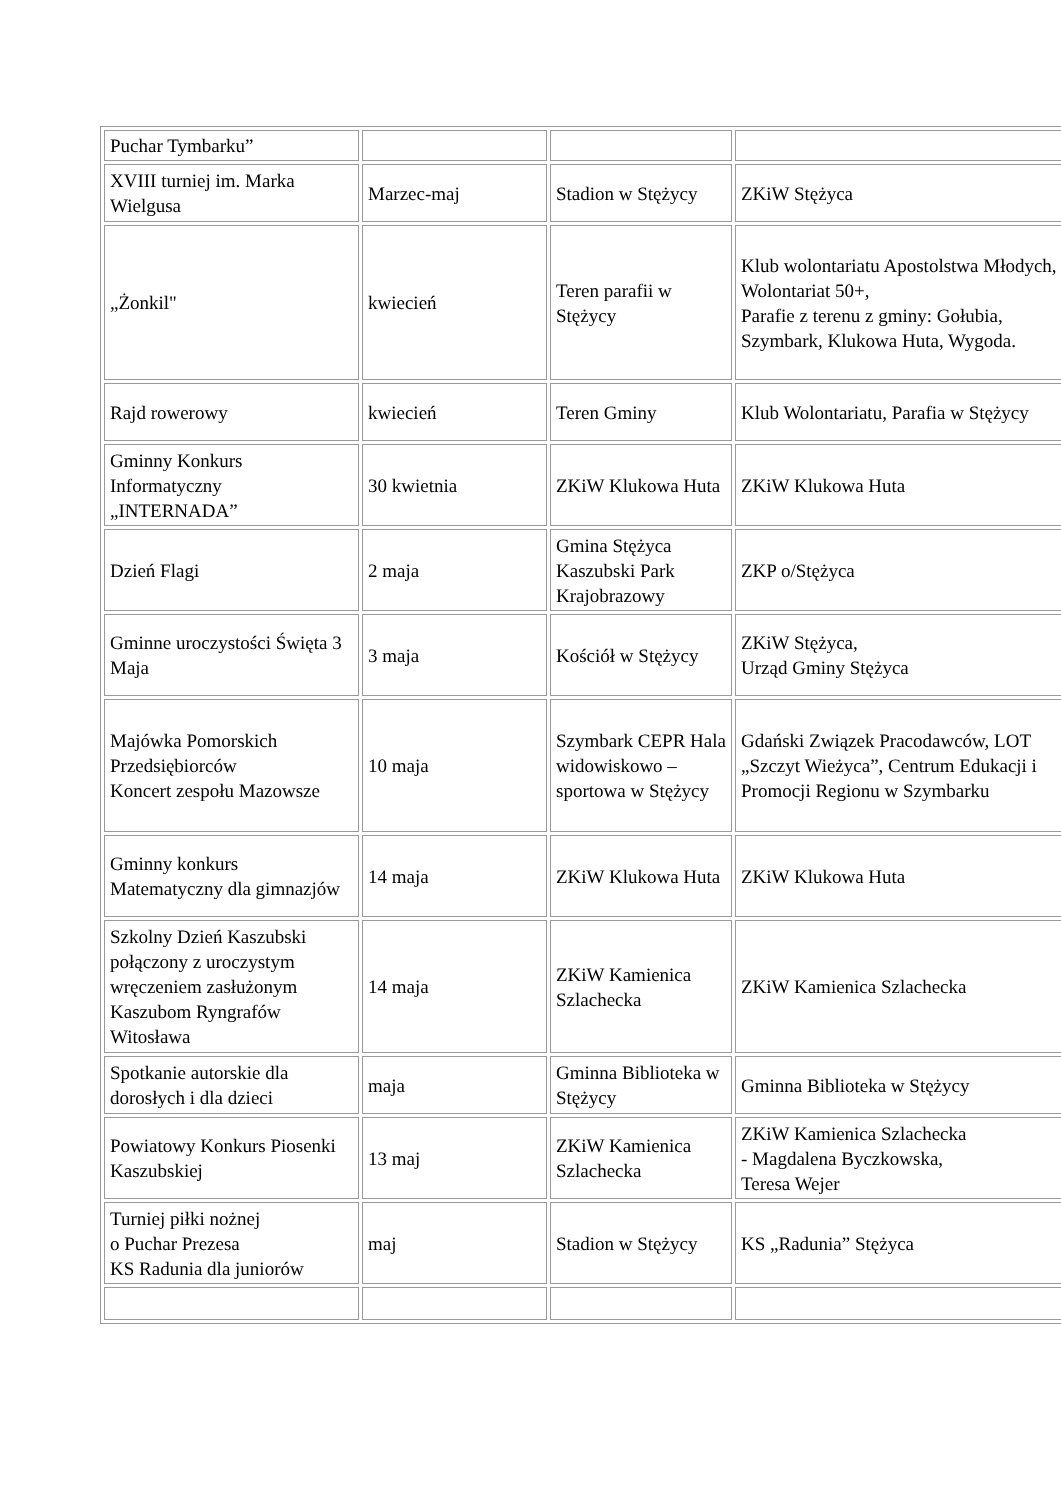| Puchar Tymbarku” | | | |
| XVIII turniej im. Marka Wielgusa | Marzec-maj | Stadion w Stężycy | ZKiW Stężyca |
| „Żonkil" | kwiecień | Teren parafii w Stężycy | Klub wolontariatu Apostolstwa Młodych, Wolontariat 50+, Parafie z terenu z gminy: Gołubia, Szymbark, Klukowa Huta, Wygoda. |
| Rajd rowerowy | kwiecień | Teren Gminy | Klub Wolontariatu, Parafia w Stężycy |
| Gminny Konkurs Informatyczny „INTERNADA” | 30 kwietnia | ZKiW Klukowa Huta | ZKiW Klukowa Huta |
| Dzień Flagi | 2 maja | Gmina Stężyca Kaszubski Park Krajobrazowy | ZKP o/Stężyca |
| Gminne uroczystości Święta 3 Maja | 3 maja | Kościół w Stężycy | ZKiW Stężyca, Urząd Gminy Stężyca |
| Majówka Pomorskich Przedsiębiorców Koncert zespołu Mazowsze | 10 maja | Szymbark CEPR Hala widowiskowo – sportowa w Stężycy | Gdański Związek Pracodawców, LOT „Szczyt Wieżyca”, Centrum Edukacji i Promocji Regionu w Szymbarku |
| Gminny konkurs Matematyczny dla gimnazjów | 14 maja | ZKiW Klukowa Huta | ZKiW Klukowa Huta |
| Szkolny Dzień Kaszubski połączony z uroczystym wręczeniem zasłużonym Kaszubom Ryngrafów Witosława | 14 maja | ZKiW Kamienica Szlachecka | ZKiW Kamienica Szlachecka |
| Spotkanie autorskie dla dorosłych i dla dzieci | maja | Gminna Biblioteka w Stężycy | Gminna Biblioteka w Stężycy |
| Powiatowy Konkurs Piosenki Kaszubskiej | 13 maj | ZKiW Kamienica Szlachecka | ZKiW Kamienica Szlachecka - Magdalena Byczkowska, Teresa Wejer |
| Turniej piłki nożnej o Puchar Prezesa KS Radunia dla juniorów | maj | Stadion w Stężycy | KS „Radunia” Stężyca |